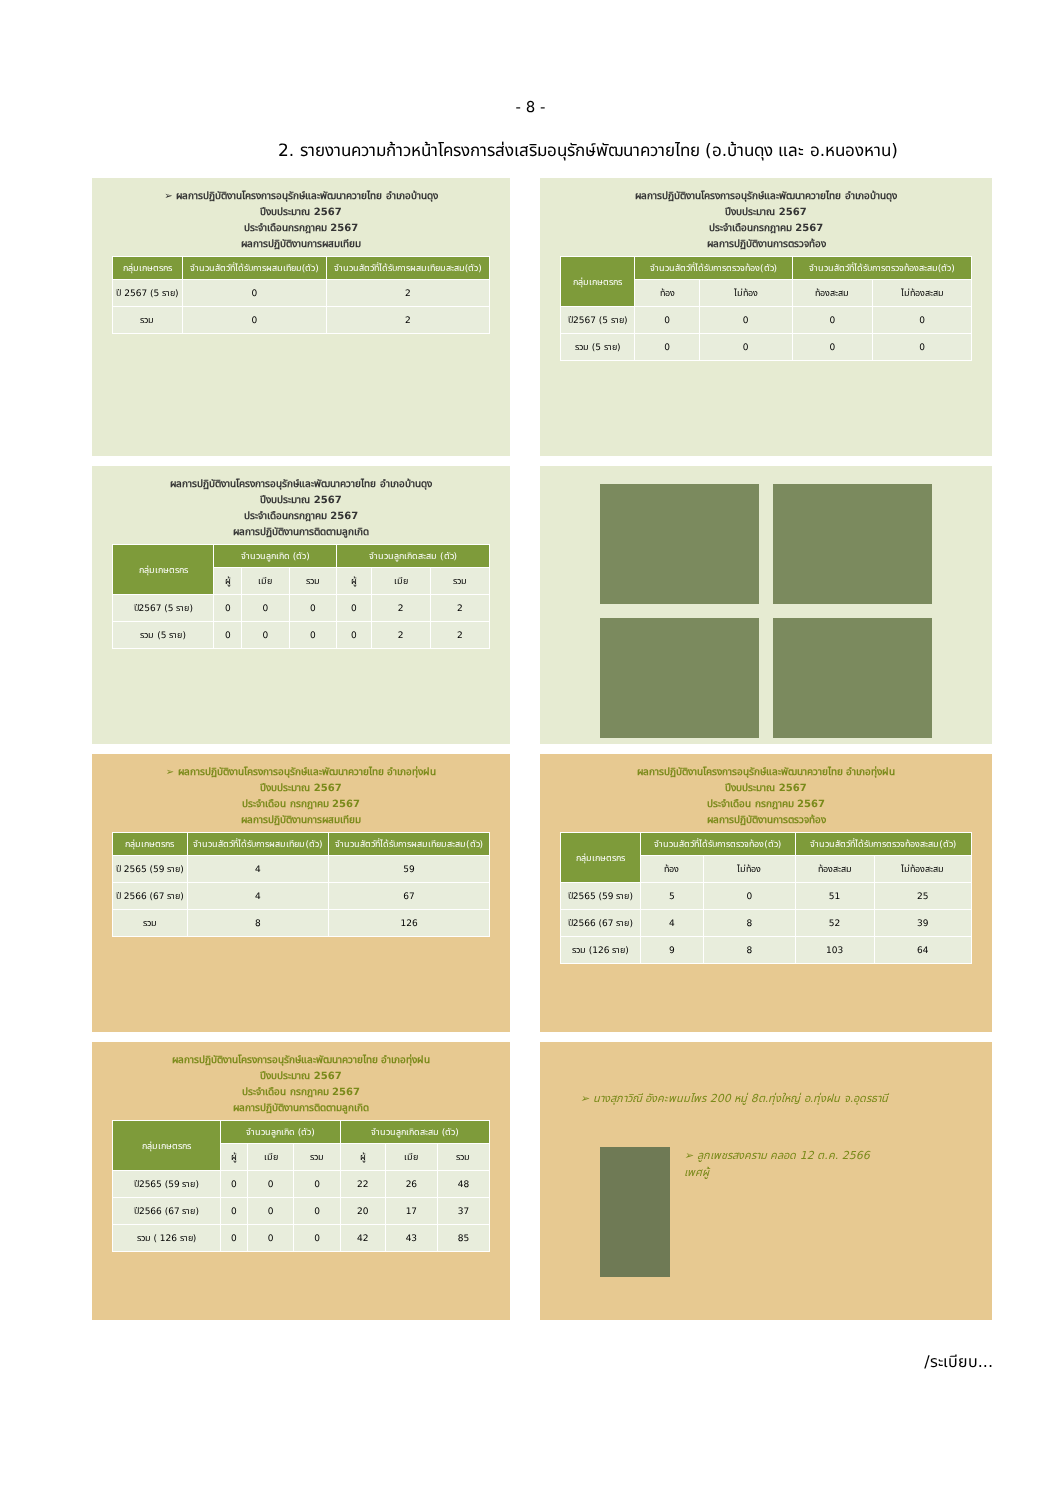- 8 -
2. รายงานความก้าวหน้าโครงการส่งเสริมอนุรักษ์พัฒนาควายไทย (อ.บ้านดุง และ อ.หนองหาน)
➢ ผลการปฏิบัติงานโครงการอนุรักษ์และพัฒนาควายไทย อำเภอบ้านดุง
ปีงบประมาณ 2567
ประจำเดือนกรกฎาคม 2567
ผลการปฏิบัติงานการผสมเทียม
| กลุ่มเกษตรกร | จำนวนสัตว์ที่ได้รับการผสมเทียม(ตัว) | จำนวนสัตว์ที่ได้รับการผสมเทียมสะสม(ตัว) |
| --- | --- | --- |
| ปี 2567 (5 ราย) | 0 | 2 |
| รวม | 0 | 2 |
ผลการปฏิบัติงานโครงการอนุรักษ์และพัฒนาควายไทย อำเภอบ้านดุง
ปีงบประมาณ 2567
ประจำเดือนกรกฎาคม 2567
ผลการปฏิบัติงานการตรวจท้อง
| กลุ่มเกษตรกร | จำนวนสัตว์ที่ได้รับการตรวจท้อง(ตัว) | | จำนวนสัตว์ที่ได้รับการตรวจท้องสะสม(ตัว) | |
| --- | --- | --- | --- | --- |
| | ท้อง | ไม่ท้อง | ท้องสะสม | ไม่ท้องสะสม |
| ปี2567 (5 ราย) | 0 | 0 | 0 | 0 |
| รวม (5 ราย) | 0 | 0 | 0 | 0 |
ผลการปฏิบัติงานโครงการอนุรักษ์และพัฒนาควายไทย อำเภอบ้านดุง
ปีงบประมาณ 2567
ประจำเดือนกรกฎาคม 2567
ผลการปฏิบัติงานการติดตามลูกเกิด
| กลุ่มเกษตรกร | จำนวนลูกเกิด (ตัว) | | | จำนวนลูกเกิดสะสม (ตัว) | | |
| --- | --- | --- | --- | --- | --- | --- |
| | ผู้ | เมีย | รวม | ผู้ | เมีย | รวม |
| ปี2567 (5 ราย) | 0 | 0 | 0 | 0 | 2 | 2 |
| รวม (5 ราย) | 0 | 0 | 0 | 0 | 2 | 2 |
➢ ผลการปฏิบัติงานโครงการอนุรักษ์และพัฒนาควายไทย อำเภอทุ่งฝน
ปีงบประมาณ 2567
ประจำเดือน กรกฎาคม 2567
ผลการปฏิบัติงานการผสมเทียม
| กลุ่มเกษตรกร | จำนวนสัตว์ที่ได้รับการผสมเทียม(ตัว) | จำนวนสัตว์ที่ได้รับการผสมเทียมสะสม(ตัว) |
| --- | --- | --- |
| ปี 2565 (59 ราย) | 4 | 59 |
| ปี 2566 (67 ราย) | 4 | 67 |
| รวม | 8 | 126 |
ผลการปฏิบัติงานโครงการอนุรักษ์และพัฒนาควายไทย อำเภอทุ่งฝน
ปีงบประมาณ 2567
ประจำเดือน กรกฎาคม 2567
ผลการปฏิบัติงานการตรวจท้อง
| กลุ่มเกษตรกร | จำนวนสัตว์ที่ได้รับการตรวจท้อง(ตัว) | | จำนวนสัตว์ที่ได้รับการตรวจท้องสะสม(ตัว) | |
| --- | --- | --- | --- | --- |
| | ท้อง | ไม่ท้อง | ท้องสะสม | ไม่ท้องสะสม |
| ปี2565 (59 ราย) | 5 | 0 | 51 | 25 |
| ปี2566 (67 ราย) | 4 | 8 | 52 | 39 |
| รวม (126 ราย) | 9 | 8 | 103 | 64 |
ผลการปฏิบัติงานโครงการอนุรักษ์และพัฒนาควายไทย อำเภอทุ่งฝน
ปีงบประมาณ 2567
ประจำเดือน กรกฎาคม 2567
ผลการปฏิบัติงานการติดตามลูกเกิด
| กลุ่มเกษตรกร | จำนวนลูกเกิด (ตัว) | | | จำนวนลูกเกิดสะสม (ตัว) | | |
| --- | --- | --- | --- | --- | --- | --- |
| | ผู้ | เมีย | รวม | ผู้ | เมีย | รวม |
| ปี2565 (59 ราย) | 0 | 0 | 0 | 22 | 26 | 48 |
| ปี2566 (67 ราย) | 0 | 0 | 0 | 20 | 17 | 37 |
| รวม ( 126 ราย) | 0 | 0 | 0 | 42 | 43 | 85 |
➢ นางสุภาวิณี อังคะพนมไพร 200 หมู่ 8ต.ทุ่งใหญ่ อ.ทุ่งฝน จ.อุดรธานี
➢ ลูกเพชรสงคราม คลอด 12 ต.ค. 2566
เพศผู้
/ระเบียบ...